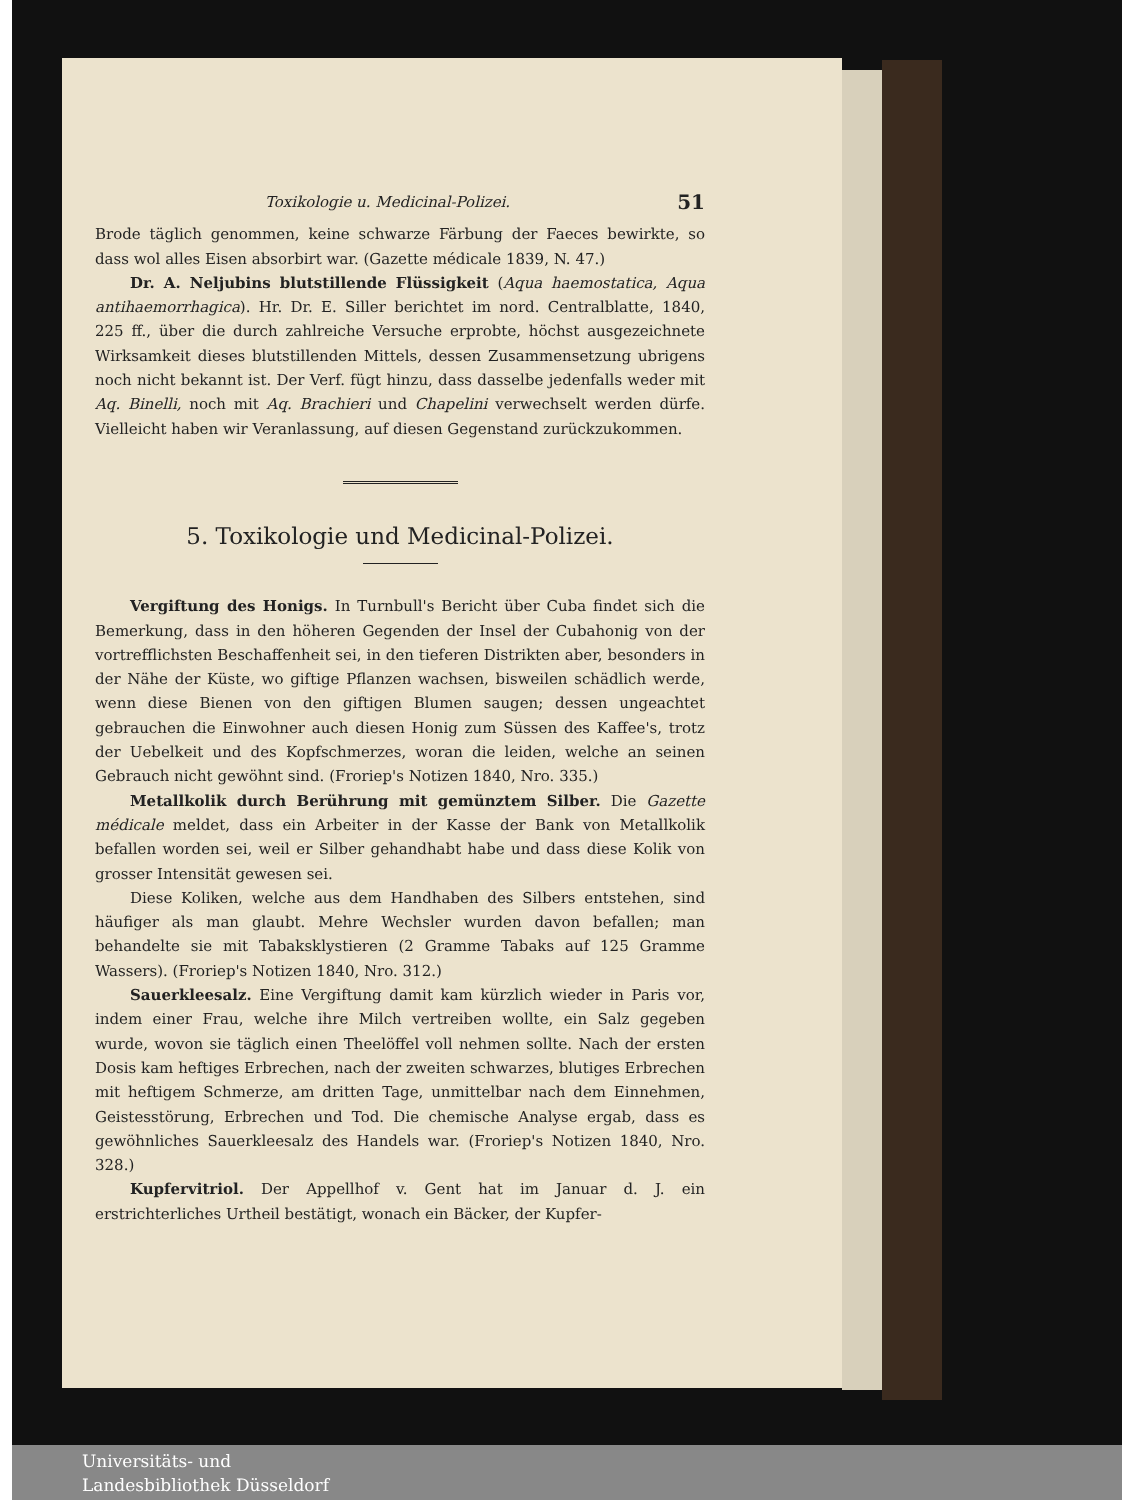Toxikologie u. Medicinal-Polizei. 51
Brode täglich genommen, keine schwarze Färbung der Faeces bewirkte, so dass wol alles Eisen absorbirt war. (Gazette médicale 1839, N. 47.)
Dr. A. Neljubins blutstillende Flüssigkeit (Aqua haemostatica, Aqua antihaemorrhagica). Hr. Dr. E. Siller berichtet im nord. Centralblatte, 1840, 225 ff., über die durch zahlreiche Versuche erprobte, höchst ausgezeichnete Wirksamkeit dieses blutstillenden Mittels, dessen Zusammensetzung ubrigens noch nicht bekannt ist. Der Verf. fügt hinzu, dass dasselbe jedenfalls weder mit Aq. Binelli, noch mit Aq. Brachieri und Chapelini verwechselt werden dürfe. Vielleicht haben wir Veranlassung, auf diesen Gegenstand zurückzukommen.
5. Toxikologie und Medicinal-Polizei.
Vergiftung des Honigs. In Turnbull's Bericht über Cuba findet sich die Bemerkung, dass in den höheren Gegenden der Insel der Cubahonig von der vortrefflichsten Beschaffenheit sei, in den tieferen Distrikten aber, besonders in der Nähe der Küste, wo giftige Pflanzen wachsen, bisweilen schädlich werde, wenn diese Bienen von den giftigen Blumen saugen; dessen ungeachtet gebrauchen die Einwohner auch diesen Honig zum Süssen des Kaffee's, trotz der Uebelkeit und des Kopfschmerzes, woran die leiden, welche an seinen Gebrauch nicht gewöhnt sind. (Froriep's Notizen 1840, Nro. 335.)
Metallkolik durch Berührung mit gemünztem Silber. Die Gazette médicale meldet, dass ein Arbeiter in der Kasse der Bank von Metallkolik befallen worden sei, weil er Silber gehandhabt habe und dass diese Kolik von grosser Intensität gewesen sei.
Diese Koliken, welche aus dem Handhaben des Silbers entstehen, sind häufiger als man glaubt. Mehre Wechsler wurden davon befallen; man behandelte sie mit Tabaksklystieren (2 Gramme Tabaks auf 125 Gramme Wassers). (Froriep's Notizen 1840, Nro. 312.)
Sauerkleesalz. Eine Vergiftung damit kam kürzlich wieder in Paris vor, indem einer Frau, welche ihre Milch vertreiben wollte, ein Salz gegeben wurde, wovon sie täglich einen Theelöffel voll nehmen sollte. Nach der ersten Dosis kam heftiges Erbrechen, nach der zweiten schwarzes, blutiges Erbrechen mit heftigem Schmerze, am dritten Tage, unmittelbar nach dem Einnehmen, Geistesstörung, Erbrechen und Tod. Die chemische Analyse ergab, dass es gewöhnliches Sauerkleesalz des Handels war. (Froriep's Notizen 1840, Nro. 328.)
Kupfervitriol. Der Appellhof v. Gent hat im Januar d. J. ein erstrichterliches Urtheil bestätigt, wonach ein Bäcker, der Kupfer-
Universitäts- und
Landesbibliothek Düsseldorf